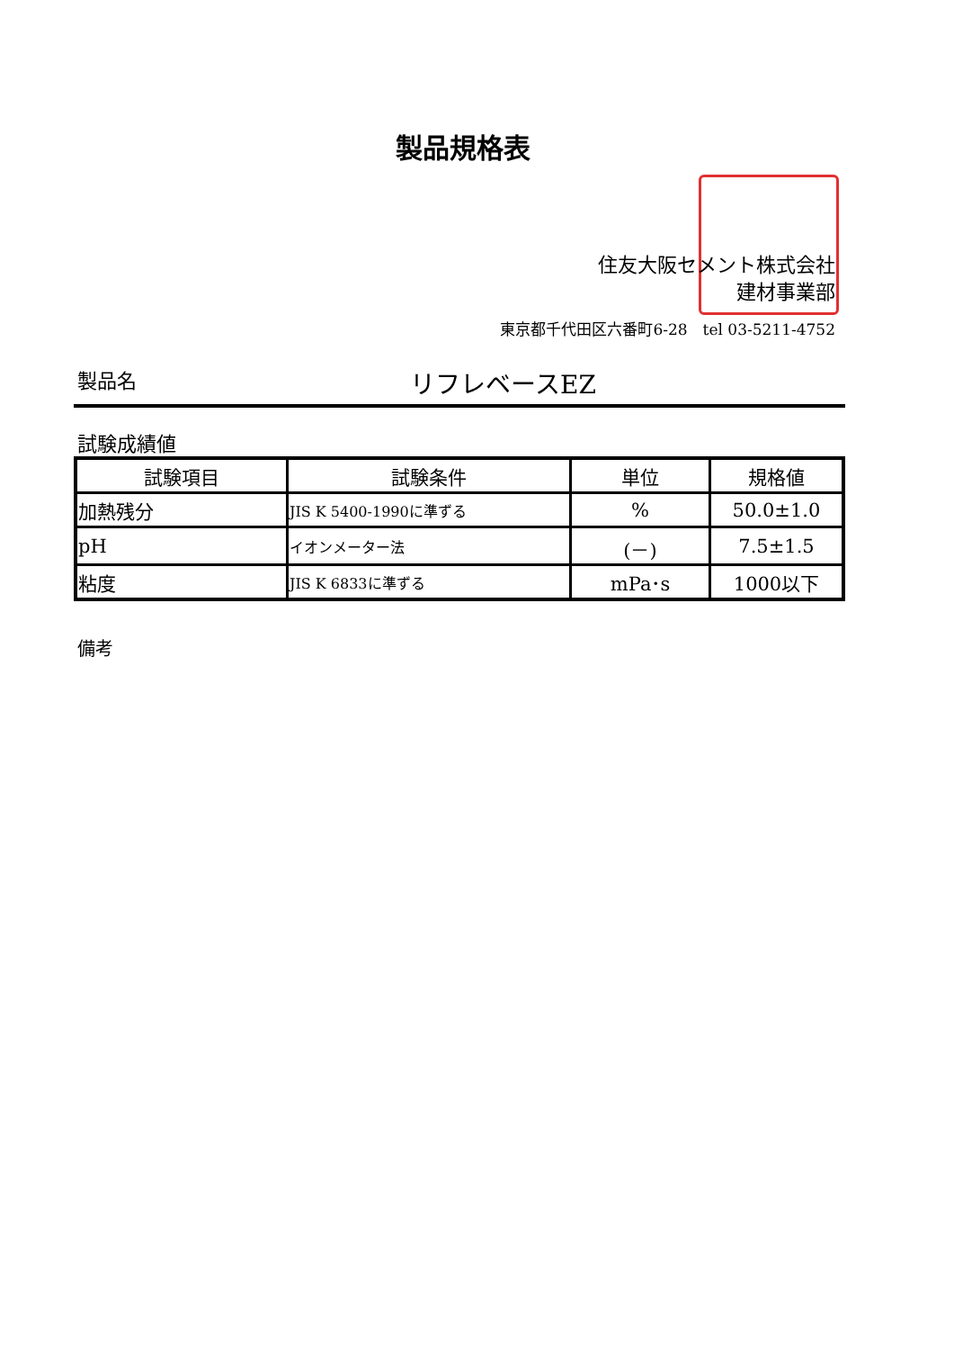製品規格表
住友大阪セメント株式会社
建材事業部
東京都千代田区六番町6-28　tel 03-5211-4752
製品名 リフレベースEZ
試験成績値
| 試験項目 | 試験条件 | 単位 | 規格値 |
| --- | --- | --- | --- |
| 加熱残分 | JIS K 5400-1990に準ずる | % | 50.0±1.0 |
| pH | イオンメーター法 | (－) | 7.5±1.5 |
| 粘度 | JIS K 6833に準ずる | mPa･s | 1000以下 |
備考